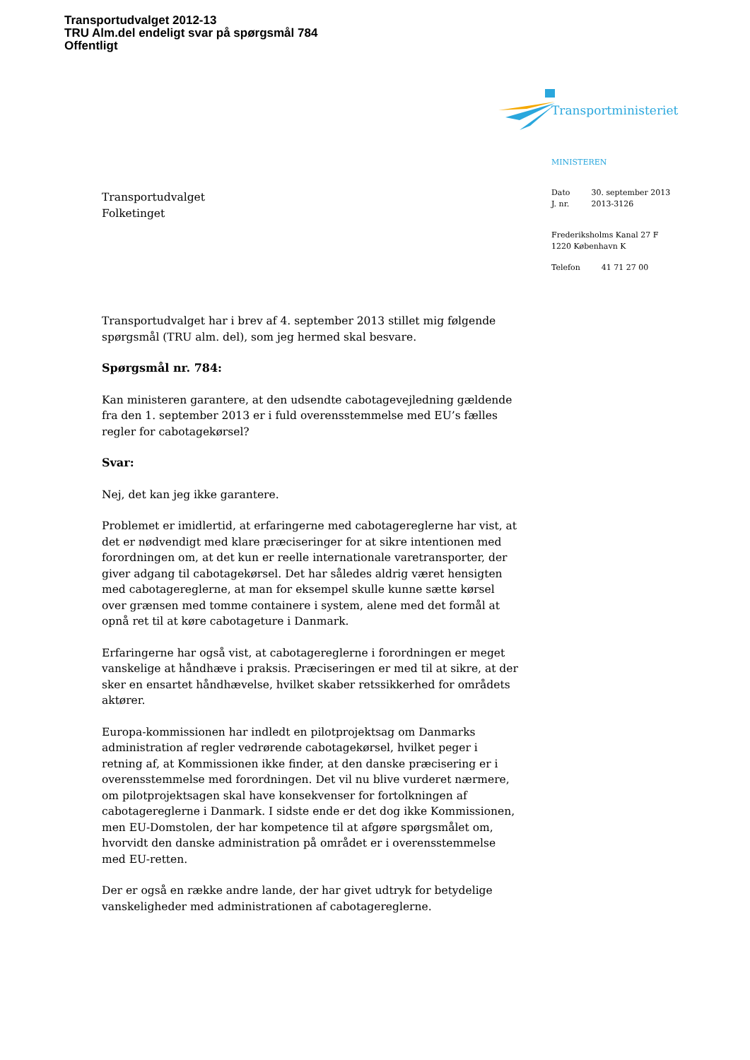Transportudvalget 2012-13
TRU Alm.del endeligt svar på spørgsmål 784
Offentligt
Transportministeriet
MINISTEREN
| Dato | 30. september 2013 |
| J. nr. | 2013-3126 |
Frederiksholms Kanal 27 F
1220 København K
| Telefon | 41 71 27 00 |
Transportudvalget
Folketinget
Transportudvalget har i brev af 4. september 2013 stillet mig følgende spørgsmål (TRU alm. del), som jeg hermed skal besvare.
Spørgsmål nr. 784:
Kan ministeren garantere, at den udsendte cabotagevejledning gældende fra den 1. september 2013 er i fuld overensstemmelse med EU’s fælles regler for cabotagekørsel?
Svar:
Nej, det kan jeg ikke garantere.
Problemet er imidlertid, at erfaringerne med cabotagereglerne har vist, at det er nødvendigt med klare præciseringer for at sikre intentionen med forordningen om, at det kun er reelle internationale varetransporter, der giver adgang til cabotagekørsel. Det har således aldrig været hensigten med cabotagereglerne, at man for eksempel skulle kunne sætte kørsel over grænsen med tomme containere i system, alene med det formål at opnå ret til at køre cabotageture i Danmark.
Erfaringerne har også vist, at cabotagereglerne i forordningen er meget vanskelige at håndhæve i praksis. Præciseringen er med til at sikre, at der sker en ensartet håndhævelse, hvilket skaber retssikkerhed for områdets aktører.
Europa-kommissionen har indledt en pilotprojektsag om Danmarks administration af regler vedrørende cabotagekørsel, hvilket peger i retning af, at Kommissionen ikke finder, at den danske præcisering er i overensstemmelse med forordningen. Det vil nu blive vurderet nærmere, om pilotprojektsagen skal have konsekvenser for fortolkningen af cabotagereglerne i Danmark. I sidste ende er det dog ikke Kommissionen, men EU-Domstolen, der har kompetence til at afgøre spørgsmålet om, hvorvidt den danske administration på området er i overensstemmelse med EU-retten.
Der er også en række andre lande, der har givet udtryk for betydelige vanskeligheder med administrationen af cabotagereglerne.